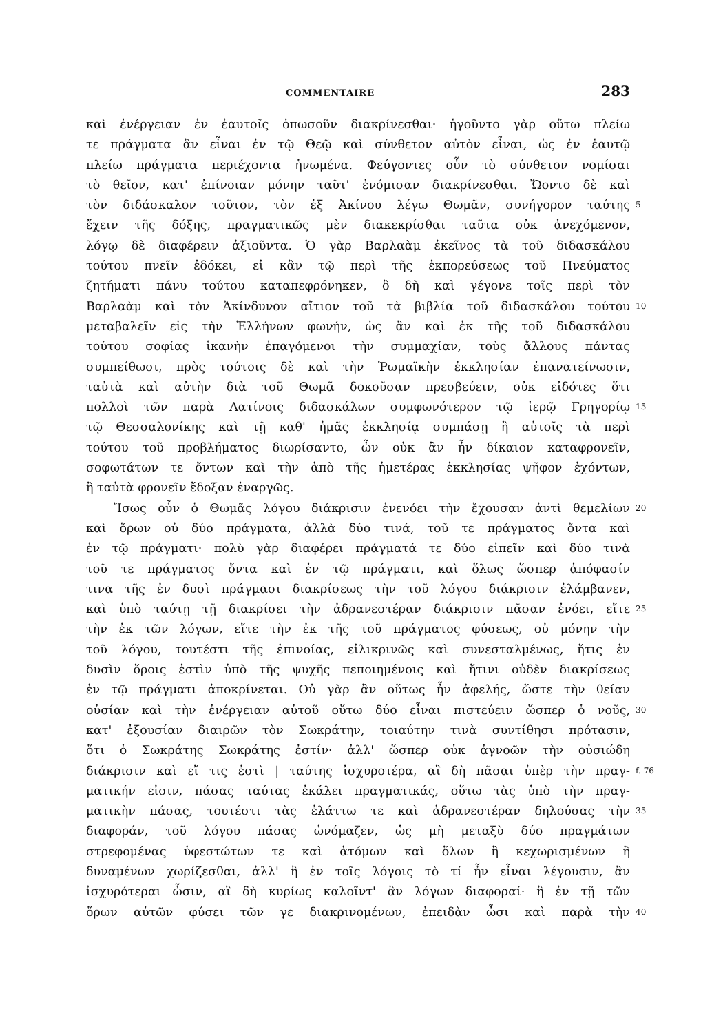COMMENTAIRE 283
καὶ ἐνέργειαν ἐν ἑαυτοῖς ὁπωσοῦν διακρίνεσθαι· ἡγοῦντο γὰρ οὕτω πλείω
τε πράγματα ἂν εἶναι ἐν τῷ Θεῷ καὶ σύνθετον αὐτὸν εἶναι, ὡς ἐν ἑαυτῷ
πλείω πράγματα περιέχοντα ἡνωμένα. Φεύγοντες οὖν τὸ σύνθετον νομίσαι
τὸ θεῖον, κατ' ἐπίνοιαν μόνην ταῦτ' ἐνόμισαν διακρίνεσθαι. Ὤοντο δὲ καὶ
τὸν διδάσκαλον τοῦτον, τὸν ἐξ Ἀκίνου λέγω Θωμᾶν, συνήγορον ταύτης
5
ἔχειν τῆς δόξης, πραγματικῶς μὲν διακεκρίσθαι ταῦτα οὐκ ἀνεχόμενον,
λόγῳ δὲ διαφέρειν ἀξιοῦντα. Ὁ γὰρ Βαρλαὰμ ἐκεῖνος τὰ τοῦ διδασκάλου
τούτου πνεῖν ἐδόκει, εἰ κἂν τῷ περὶ τῆς ἐκπορεύσεως τοῦ Πνεύματος
ζητήματι πάνυ τούτου καταπεφρόνηκεν, ὃ δὴ καὶ γέγονε τοῖς περὶ τὸν
Βαρλαὰμ καὶ τὸν Ἀκίνδυνον αἴτιον τοῦ τὰ βιβλία τοῦ διδασκάλου τούτου
10
μεταβαλεῖν εἰς τὴν Ἑλλήνων φωνήν, ὡς ἂν καὶ ἐκ τῆς τοῦ διδασκάλου
τούτου σοφίας ἱκανὴν ἐπαγόμενοι τὴν συμμαχίαν, τοὺς ἄλλους πάντας
συμπείθωσι, πρὸς τούτοις δὲ καὶ τὴν Ῥωμαϊκὴν ἐκκλησίαν ἐπανατείνωσιν,
ταὐτὰ καὶ αὐτὴν διὰ τοῦ Θωμᾶ δοκοῦσαν πρεσβεύειν, οὐκ εἰδότες ὅτι
πολλοὶ τῶν παρὰ Λατίνοις διδασκάλων συμφωνότερον τῷ ἱερῷ Γρηγορίῳ
15
τῷ Θεσσαλονίκης καὶ τῇ καθ' ἡμᾶς ἐκκλησίᾳ συμπάσῃ ἢ αὐτοῖς τὰ περὶ
τούτου τοῦ προβλήματος διωρίσαντο, ὧν οὐκ ἂν ἦν δίκαιον καταφρονεῖν,
σοφωτάτων τε ὄντων καὶ τὴν ἀπὸ τῆς ἡμετέρας ἐκκλησίας ψῆφον ἐχόντων,
ἢ ταὐτὰ φρονεῖν ἔδοξαν ἐναργῶς.
Ἴσως οὖν ὁ Θωμᾶς λόγου διάκρισιν ἐνενόει τὴν ἔχουσαν ἀντὶ θεμελίων
20
καὶ ὅρων οὐ δύο πράγματα, ἀλλὰ δύο τινά, τοῦ τε πράγματος ὄντα καὶ
ἐν τῷ πράγματι· πολὺ γὰρ διαφέρει πράγματά τε δύο εἰπεῖν καὶ δύο τινὰ
τοῦ τε πράγματος ὄντα καὶ ἐν τῷ πράγματι, καὶ ὅλως ὥσπερ ἀπόφασίν
τινα τῆς ἐν δυσὶ πράγμασι διακρίσεως τὴν τοῦ λόγου διάκρισιν ἐλάμβανεν,
καὶ ὑπὸ ταύτῃ τῇ διακρίσει τὴν ἀδρανεστέραν διάκρισιν πᾶσαν ἐνόει, εἴτε
25
τὴν ἐκ τῶν λόγων, εἴτε τὴν ἐκ τῆς τοῦ πράγματος φύσεως, οὐ μόνην τὴν
τοῦ λόγου, τουτέστι τῆς ἐπινοίας, εἰλικρινῶς καὶ συνεσταλμένως, ἥτις ἐν
δυσὶν ὅροις ἐστὶν ὑπὸ τῆς ψυχῆς πεποιημένοις καὶ ἥτινι οὐδὲν διακρίσεως
ἐν τῷ πράγματι ἀποκρίνεται. Οὐ γὰρ ἂν οὕτως ἦν ἀφελής, ὥστε τὴν θείαν
οὐσίαν καὶ τὴν ἐνέργειαν αὐτοῦ οὕτω δύο εἶναι πιστεύειν ὥσπερ ὁ νοῦς,
30
κατ' ἐξουσίαν διαιρῶν τὸν Σωκράτην, τοιαύτην τινὰ συντίθησι πρότασιν,
ὅτι ὁ Σωκράτης Σωκράτης ἐστίν· ἀλλ' ὥσπερ οὐκ ἀγνοῶν τὴν οὐσιώδη
διάκρισιν καὶ εἴ τις ἐστὶ | ταύτης ἰσχυροτέρα, αἳ δὴ πᾶσαι ὑπὲρ τὴν πραγ-
f. 76
ματικήν εἰσιν, πάσας ταύτας ἐκάλει πραγματικάς, οὕτω τὰς ὑπὸ τὴν πραγ-
ματικὴν πάσας, τουτέστι τὰς ἐλάττω τε καὶ ἀδρανεστέραν δηλούσας τὴν
35
διαφοράν, τοῦ λόγου πάσας ὠνόμαζεν, ὡς μὴ μεταξὺ δύο πραγμάτων
στρεφομένας ὑφεστώτων τε καὶ ἀτόμων καὶ ὅλων ἢ κεχωρισμένων ἢ
δυναμένων χωρίζεσθαι, ἀλλ' ἢ ἐν τοῖς λόγοις τὸ τί ἦν εἶναι λέγουσιν, ἂν
ἰσχυρότεραι ὦσιν, αἳ δὴ κυρίως καλοῖντ' ἂν λόγων διαφοραί· ἢ ἐν τῇ τῶν
ὅρων αὐτῶν φύσει τῶν γε διακρινομένων, ἐπειδὰν ὦσι καὶ παρὰ τὴν
40